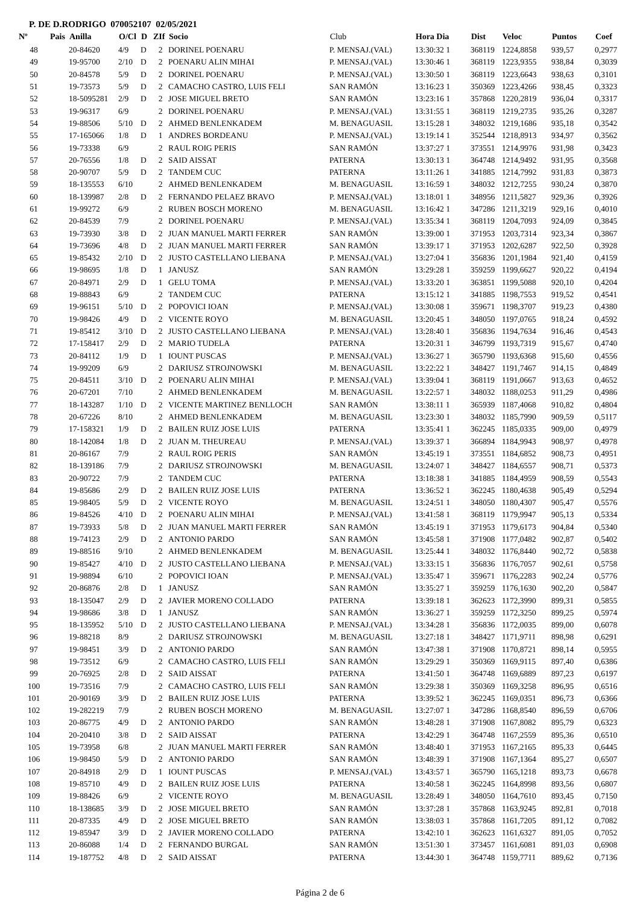P. DE D.RODRIGO 070052107 02/05/2021
| Nº | Pais | Anilla | O/Cl | D | ZIf | Socio | Club | Hora Dia | Dist | Veloc | Puntos | Coef |
| --- | --- | --- | --- | --- | --- | --- | --- | --- | --- | --- | --- | --- |
| 48 | | 20-84620 | 4/9 | D | 2 | DORINEL POENARU | P. MENSAJ.(VAL) | 13:30:32 1 | 368119 | 1224,8858 | 939,57 | 0,2977 |
| 49 | | 19-95700 | 2/10 | D | 2 | POENARU ALIN MIHAI | P. MENSAJ.(VAL) | 13:30:46 1 | 368119 | 1223,9355 | 938,84 | 0,3039 |
| 50 | | 20-84578 | 5/9 | D | 2 | DORINEL POENARU | P. MENSAJ.(VAL) | 13:30:50 1 | 368119 | 1223,6643 | 938,63 | 0,3101 |
| 51 | | 19-73573 | 5/9 | D | 2 | CAMACHO CASTRO, LUIS FELI | SAN RAMÓN | 13:16:23 1 | 350369 | 1223,4266 | 938,45 | 0,3323 |
| 52 | | 18-5095281 | 2/9 | D | 2 | JOSE MIGUEL BRETO | SAN RAMÓN | 13:23:16 1 | 357868 | 1220,2819 | 936,04 | 0,3317 |
| 53 | | 19-96317 | 6/9 | | 2 | DORINEL POENARU | P. MENSAJ.(VAL) | 13:31:55 1 | 368119 | 1219,2735 | 935,26 | 0,3287 |
| 54 | | 19-88506 | 5/10 | D | 2 | AHMED BENLENKADEM | M. BENAGUASIL | 13:15:28 1 | 348032 | 1219,1686 | 935,18 | 0,3542 |
| 55 | | 17-165066 | 1/8 | D | 1 | ANDRES BORDEANU | P. MENSAJ.(VAL) | 13:19:14 1 | 352544 | 1218,8913 | 934,97 | 0,3562 |
| 56 | | 19-73338 | 6/9 | | 2 | RAUL ROIG PERIS | SAN RAMÓN | 13:37:27 1 | 373551 | 1214,9976 | 931,98 | 0,3423 |
| 57 | | 20-76556 | 1/8 | D | 2 | SAID AISSAT | PATERNA | 13:30:13 1 | 364748 | 1214,9492 | 931,95 | 0,3568 |
| 58 | | 20-90707 | 5/9 | D | 2 | TANDEM CUC | PATERNA | 13:11:26 1 | 341885 | 1214,7992 | 931,83 | 0,3873 |
| 59 | | 18-135553 | 6/10 | | 2 | AHMED BENLENKADEM | M. BENAGUASIL | 13:16:59 1 | 348032 | 1212,7255 | 930,24 | 0,3870 |
| 60 | | 18-139987 | 2/8 | D | 2 | FERNANDO PELAEZ BRAVO | P. MENSAJ.(VAL) | 13:18:01 1 | 348956 | 1211,5827 | 929,36 | 0,3926 |
| 61 | | 19-99272 | 6/9 | | 2 | RUBEN BOSCH MORENO | M. BENAGUASIL | 13:16:42 1 | 347286 | 1211,3219 | 929,16 | 0,4010 |
| 62 | | 20-84539 | 7/9 | | 2 | DORINEL POENARU | P. MENSAJ.(VAL) | 13:35:34 1 | 368119 | 1204,7093 | 924,09 | 0,3845 |
| 63 | | 19-73930 | 3/8 | D | 2 | JUAN MANUEL MARTI FERRER | SAN RAMÓN | 13:39:00 1 | 371953 | 1203,7314 | 923,34 | 0,3867 |
| 64 | | 19-73696 | 4/8 | D | 2 | JUAN MANUEL MARTI FERRER | SAN RAMÓN | 13:39:17 1 | 371953 | 1202,6287 | 922,50 | 0,3928 |
| 65 | | 19-85432 | 2/10 | D | 2 | JUSTO CASTELLANO LIEBANA | P. MENSAJ.(VAL) | 13:27:04 1 | 356836 | 1201,1984 | 921,40 | 0,4159 |
| 66 | | 19-98695 | 1/8 | D | 1 | JANUSZ | SAN RAMÓN | 13:29:28 1 | 359259 | 1199,6627 | 920,22 | 0,4194 |
| 67 | | 20-84971 | 2/9 | D | 1 | GELU TOMA | P. MENSAJ.(VAL) | 13:33:20 1 | 363851 | 1199,5088 | 920,10 | 0,4204 |
| 68 | | 19-88843 | 6/9 | | 2 | TANDEM CUC | PATERNA | 13:15:12 1 | 341885 | 1198,7553 | 919,52 | 0,4541 |
| 69 | | 19-96151 | 5/10 | D | 2 | POPOVICI IOAN | P. MENSAJ.(VAL) | 13:30:08 1 | 359671 | 1198,3707 | 919,23 | 0,4380 |
| 70 | | 19-98426 | 4/9 | D | 2 | VICENTE ROYO | M. BENAGUASIL | 13:20:45 1 | 348050 | 1197,0765 | 918,24 | 0,4592 |
| 71 | | 19-85412 | 3/10 | D | 2 | JUSTO CASTELLANO LIEBANA | P. MENSAJ.(VAL) | 13:28:40 1 | 356836 | 1194,7634 | 916,46 | 0,4543 |
| 72 | | 17-158417 | 2/9 | D | 2 | MARIO TUDELA | PATERNA | 13:20:31 1 | 346799 | 1193,7319 | 915,67 | 0,4740 |
| 73 | | 20-84112 | 1/9 | D | 1 | IOUNT PUSCAS | P. MENSAJ.(VAL) | 13:36:27 1 | 365790 | 1193,6368 | 915,60 | 0,4556 |
| 74 | | 19-99209 | 6/9 | | 2 | DARIUSZ STROJNOWSKI | M. BENAGUASIL | 13:22:22 1 | 348427 | 1191,7467 | 914,15 | 0,4849 |
| 75 | | 20-84511 | 3/10 | D | 2 | POENARU ALIN MIHAI | P. MENSAJ.(VAL) | 13:39:04 1 | 368119 | 1191,0667 | 913,63 | 0,4652 |
| 76 | | 20-67201 | 7/10 | | 2 | AHMED BENLENKADEM | M. BENAGUASIL | 13:22:57 1 | 348032 | 1188,0253 | 911,29 | 0,4986 |
| 77 | | 18-143287 | 1/10 | D | 2 | VICENTE MARTINEZ BENLLOCH | SAN RAMÓN | 13:38:11 1 | 365939 | 1187,4068 | 910,82 | 0,4804 |
| 78 | | 20-67226 | 8/10 | | 2 | AHMED BENLENKADEM | M. BENAGUASIL | 13:23:30 1 | 348032 | 1185,7990 | 909,59 | 0,5117 |
| 79 | | 17-158321 | 1/9 | D | 2 | BAILEN RUIZ JOSE LUIS | PATERNA | 13:35:41 1 | 362245 | 1185,0335 | 909,00 | 0,4979 |
| 80 | | 18-142084 | 1/8 | D | 2 | JUAN M. THEUREAU | P. MENSAJ.(VAL) | 13:39:37 1 | 366894 | 1184,9943 | 908,97 | 0,4978 |
| 81 | | 20-86167 | 7/9 | | 2 | RAUL ROIG PERIS | SAN RAMÓN | 13:45:19 1 | 373551 | 1184,6852 | 908,73 | 0,4951 |
| 82 | | 18-139186 | 7/9 | | 2 | DARIUSZ STROJNOWSKI | M. BENAGUASIL | 13:24:07 1 | 348427 | 1184,6557 | 908,71 | 0,5373 |
| 83 | | 20-90722 | 7/9 | | 2 | TANDEM CUC | PATERNA | 13:18:38 1 | 341885 | 1184,4959 | 908,59 | 0,5543 |
| 84 | | 19-85686 | 2/9 | D | 2 | BAILEN RUIZ JOSE LUIS | PATERNA | 13:36:52 1 | 362245 | 1180,4638 | 905,49 | 0,5294 |
| 85 | | 19-98405 | 5/9 | D | 2 | VICENTE ROYO | M. BENAGUASIL | 13:24:51 1 | 348050 | 1180,4307 | 905,47 | 0,5576 |
| 86 | | 19-84526 | 4/10 | D | 2 | POENARU ALIN MIHAI | P. MENSAJ.(VAL) | 13:41:58 1 | 368119 | 1179,9947 | 905,13 | 0,5334 |
| 87 | | 19-73933 | 5/8 | D | 2 | JUAN MANUEL MARTI FERRER | SAN RAMÓN | 13:45:19 1 | 371953 | 1179,6173 | 904,84 | 0,5340 |
| 88 | | 19-74123 | 2/9 | D | 2 | ANTONIO PARDO | SAN RAMÓN | 13:45:58 1 | 371908 | 1177,0482 | 902,87 | 0,5402 |
| 89 | | 19-88516 | 9/10 | | 2 | AHMED BENLENKADEM | M. BENAGUASIL | 13:25:44 1 | 348032 | 1176,8440 | 902,72 | 0,5838 |
| 90 | | 19-85427 | 4/10 | D | 2 | JUSTO CASTELLANO LIEBANA | P. MENSAJ.(VAL) | 13:33:15 1 | 356836 | 1176,7057 | 902,61 | 0,5758 |
| 91 | | 19-98894 | 6/10 | | 2 | POPOVICI IOAN | P. MENSAJ.(VAL) | 13:35:47 1 | 359671 | 1176,2283 | 902,24 | 0,5776 |
| 92 | | 20-86876 | 2/8 | D | 1 | JANUSZ | SAN RAMÓN | 13:35:27 1 | 359259 | 1176,1630 | 902,20 | 0,5847 |
| 93 | | 18-135047 | 2/9 | D | 2 | JAVIER MORENO COLLADO | PATERNA | 13:39:18 1 | 362623 | 1172,3990 | 899,31 | 0,5855 |
| 94 | | 19-98686 | 3/8 | D | 1 | JANUSZ | SAN RAMÓN | 13:36:27 1 | 359259 | 1172,3250 | 899,25 | 0,5974 |
| 95 | | 18-135952 | 5/10 | D | 2 | JUSTO CASTELLANO LIEBANA | P. MENSAJ.(VAL) | 13:34:28 1 | 356836 | 1172,0035 | 899,00 | 0,6078 |
| 96 | | 19-88218 | 8/9 | | 2 | DARIUSZ STROJNOWSKI | M. BENAGUASIL | 13:27:18 1 | 348427 | 1171,9711 | 898,98 | 0,6291 |
| 97 | | 19-98451 | 3/9 | D | 2 | ANTONIO PARDO | SAN RAMÓN | 13:47:38 1 | 371908 | 1170,8721 | 898,14 | 0,5955 |
| 98 | | 19-73512 | 6/9 | | 2 | CAMACHO CASTRO, LUIS FELI | SAN RAMÓN | 13:29:29 1 | 350369 | 1169,9115 | 897,40 | 0,6386 |
| 99 | | 20-76925 | 2/8 | D | 2 | SAID AISSAT | PATERNA | 13:41:50 1 | 364748 | 1169,6889 | 897,23 | 0,6197 |
| 100 | | 19-73516 | 7/9 | | 2 | CAMACHO CASTRO, LUIS FELI | SAN RAMÓN | 13:29:38 1 | 350369 | 1169,3258 | 896,95 | 0,6516 |
| 101 | | 20-90169 | 3/9 | D | 2 | BAILEN RUIZ JOSE LUIS | PATERNA | 13:39:52 1 | 362245 | 1169,0351 | 896,73 | 0,6366 |
| 102 | | 19-282219 | 7/9 | | 2 | RUBEN BOSCH MORENO | M. BENAGUASIL | 13:27:07 1 | 347286 | 1168,8540 | 896,59 | 0,6706 |
| 103 | | 20-86775 | 4/9 | D | 2 | ANTONIO PARDO | SAN RAMÓN | 13:48:28 1 | 371908 | 1167,8082 | 895,79 | 0,6323 |
| 104 | | 20-20410 | 3/8 | D | 2 | SAID AISSAT | PATERNA | 13:42:29 1 | 364748 | 1167,2559 | 895,36 | 0,6510 |
| 105 | | 19-73958 | 6/8 | | 2 | JUAN MANUEL MARTI FERRER | SAN RAMÓN | 13:48:40 1 | 371953 | 1167,2165 | 895,33 | 0,6445 |
| 106 | | 19-98450 | 5/9 | D | 2 | ANTONIO PARDO | SAN RAMÓN | 13:48:39 1 | 371908 | 1167,1364 | 895,27 | 0,6507 |
| 107 | | 20-84918 | 2/9 | D | 1 | IOUNT PUSCAS | P. MENSAJ.(VAL) | 13:43:57 1 | 365790 | 1165,1218 | 893,73 | 0,6678 |
| 108 | | 19-85710 | 4/9 | D | 2 | BAILEN RUIZ JOSE LUIS | PATERNA | 13:40:58 1 | 362245 | 1164,8998 | 893,56 | 0,6807 |
| 109 | | 19-88426 | 6/9 | | 2 | VICENTE ROYO | M. BENAGUASIL | 13:28:49 1 | 348050 | 1164,7610 | 893,45 | 0,7150 |
| 110 | | 18-138685 | 3/9 | D | 2 | JOSE MIGUEL BRETO | SAN RAMÓN | 13:37:28 1 | 357868 | 1163,9245 | 892,81 | 0,7018 |
| 111 | | 20-87335 | 4/9 | D | 2 | JOSE MIGUEL BRETO | SAN RAMÓN | 13:38:03 1 | 357868 | 1161,7205 | 891,12 | 0,7082 |
| 112 | | 19-85947 | 3/9 | D | 2 | JAVIER MORENO COLLADO | PATERNA | 13:42:10 1 | 362623 | 1161,6327 | 891,05 | 0,7052 |
| 113 | | 20-86088 | 1/4 | D | 2 | FERNANDO BURGAL | SAN RAMÓN | 13:51:30 1 | 373457 | 1161,6081 | 891,03 | 0,6908 |
| 114 | | 19-187752 | 4/8 | D | 2 | SAID AISSAT | PATERNA | 13:44:30 1 | 364748 | 1159,7711 | 889,62 | 0,7136 |
Página 2 de 6